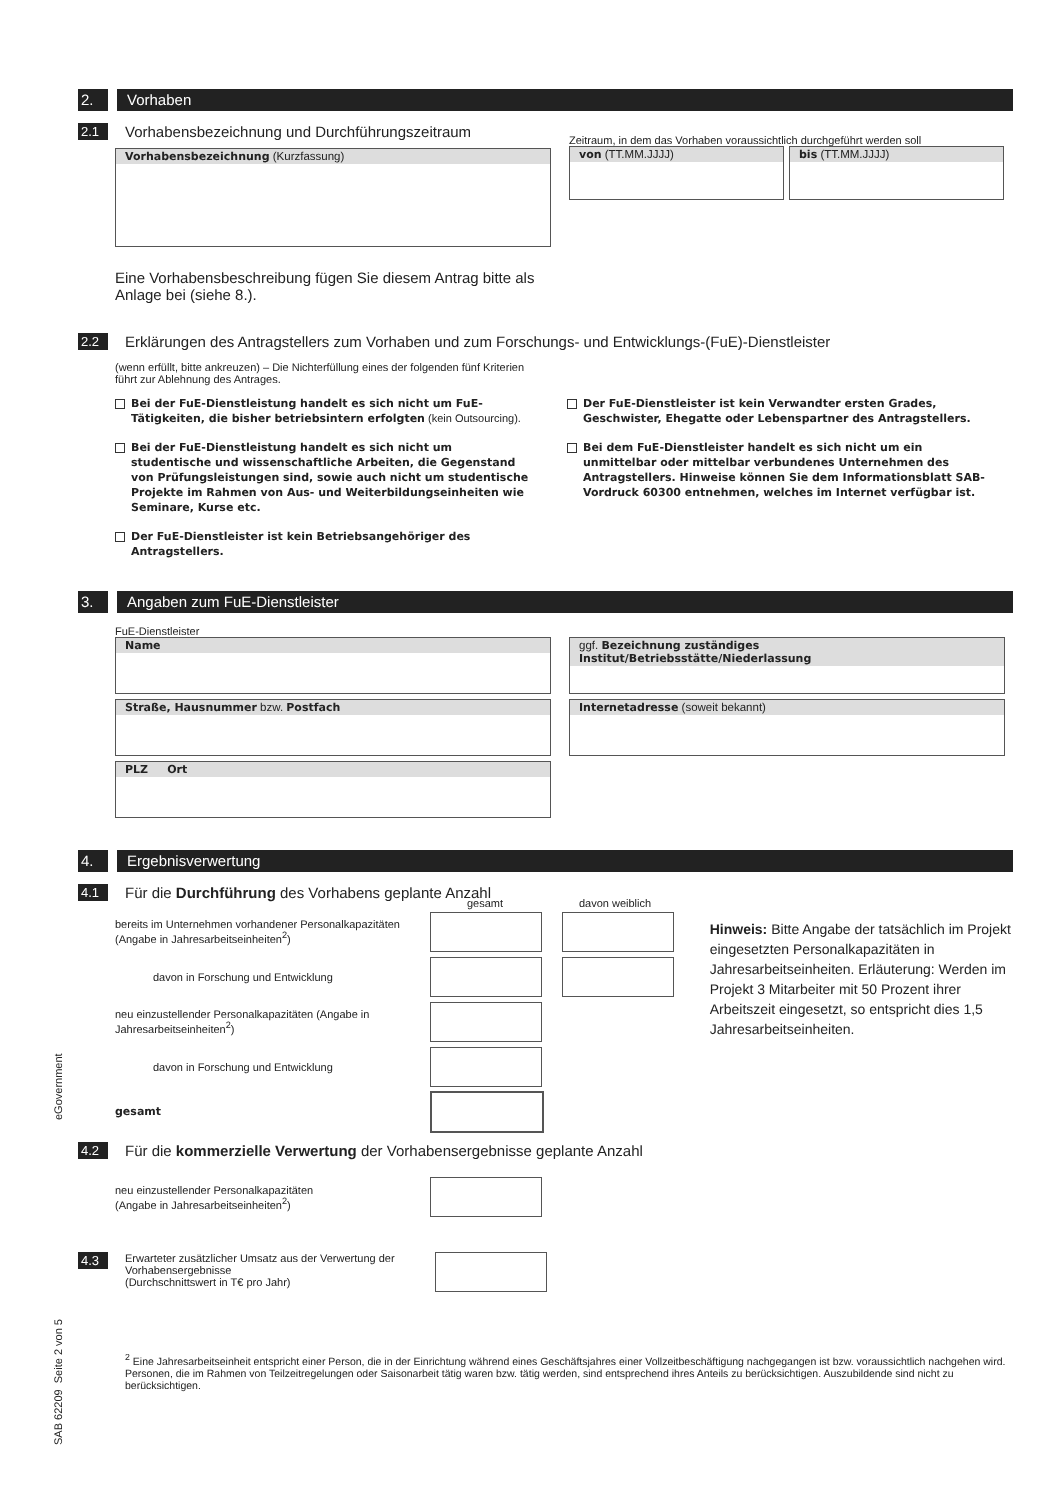2. Vorhaben
2.1
Vorhabensbezeichnung und Durchführungszeitraum
Vorhabensbezeichnung (Kurzfassung)
Zeitraum, in dem das Vorhaben voraussichtlich durchgeführt werden soll
von (TT.MM.JJJJ) bis (TT.MM.JJJJ)
Eine Vorhabensbeschreibung fügen Sie diesem Antrag bitte als Anlage bei (siehe 8.).
2.2
Erklärungen des Antragstellers zum Vorhaben und zum Forschungs- und Entwicklungs-(FuE)-Dienstleister
(wenn erfüllt, bitte ankreuzen) – Die Nichterfüllung eines der folgenden fünf Kriterien führt zur Ablehnung des Antrages.
Bei der FuE-Dienstleistung handelt es sich nicht um FuE-Tätigkeiten, die bisher betriebsintern erfolgten (kein Outsourcing).
Bei der FuE-Dienstleistung handelt es sich nicht um studentische und wissenschaftliche Arbeiten, die Gegenstand von Prüfungsleistungen sind, sowie auch nicht um studentische Projekte im Rahmen von Aus- und Weiterbildungseinheiten wie Seminare, Kurse etc.
Der FuE-Dienstleister ist kein Betriebsangehöriger des Antragstellers.
Der FuE-Dienstleister ist kein Verwandter ersten Grades, Geschwister, Ehegatte oder Lebenspartner des Antragstellers.
Bei dem FuE-Dienstleister handelt es sich nicht um ein unmittelbar oder mittelbar verbundenes Unternehmen des Antragstellers. Hinweise können Sie dem Informationsblatt SAB-Vordruck 60300 entnehmen, welches im Internet verfügbar ist.
3. Angaben zum FuE-Dienstleister
FuE-Dienstleister
Name
Straße, Hausnummer bzw. Postfach
PLZ Ort
ggf. Bezeichnung zuständiges Institut/Betriebsstätte/Niederlassung
Internetadresse (soweit bekannt)
4. Ergebnisverwertung
4.1
Für die Durchführung des Vorhabens geplante Anzahl
gesamt davon weiblich
bereits im Unternehmen vorhandener Personalkapazitäten (Angabe in Jahresarbeitseinheiten<sup>2</sup>)
davon in Forschung und Entwicklung
neu einzustellender Personalkapazitäten (Angabe in Jahresarbeitseinheiten<sup>2</sup>)
davon in Forschung und Entwicklung
gesamt
Hinweis: Bitte Angabe der tatsächlich im Projekt eingesetzten Personalkapazitäten in Jahresarbeitseinheiten. Erläuterung: Werden im Projekt 3 Mitarbeiter mit 50 Prozent ihrer Arbeitszeit eingesetzt, so entspricht dies 1,5 Jahresarbeitseinheiten.
4.2
Für die kommerzielle Verwertung der Vorhabensergebnisse geplante Anzahl
neu einzustellender Personalkapazitäten
(Angabe in Jahresarbeitseinheiten<sup>2</sup>)
4.3
Erwarteter zusätzlicher Umsatz aus der Verwertung der Vorhabensergebnisse
(Durchschnittswert in T€ pro Jahr)
<sup>2</sup> Eine Jahresarbeitseinheit entspricht einer Person, die in der Einrichtung während eines Geschäftsjahres einer Vollzeitbeschäftigung nachgegangen ist bzw. voraussichtlich nachgehen wird. Personen, die im Rahmen von Teilzeitregelungen oder Saisonarbeit tätig waren bzw. tätig werden, sind entsprechend ihres Anteils zu berücksichtigen. Auszubildende sind nicht zu berücksichtigen.
eGovernment
SAB 62209 Seite 2 von 5